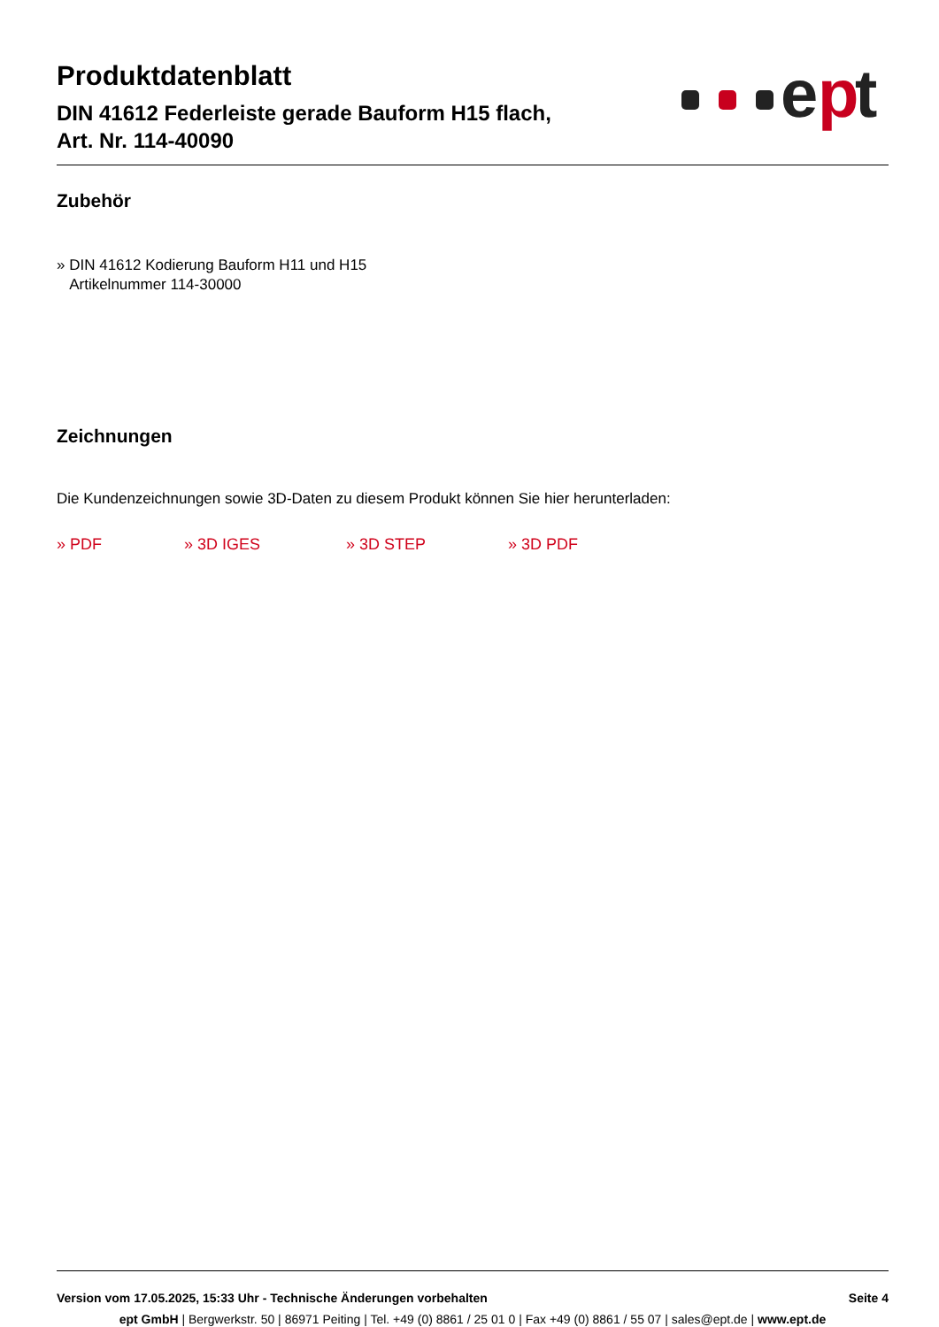Produktdatenblatt
DIN 41612 Federleiste gerade Bauform H15 flach,
Art. Nr. 114-40090
e
p
t
Zubehör
» DIN 41612 Kodierung Bauform H11 und H15
Artikelnummer 114-30000
Zeichnungen
Die Kundenzeichnungen sowie 3D-Daten zu diesem Produkt können Sie hier herunterladen:
» PDF » 3D IGES » 3D STEP » 3D PDF
Version vom 17.05.2025, 15:33 Uhr - Technische Änderungen vorbehalten Seite 4
ept GmbH | Bergwerkstr. 50 | 86971 Peiting | Tel. +49 (0) 8861 / 25 01 0 | Fax +49 (0) 8861 / 55 07 | sales@ept.de | www.ept.de